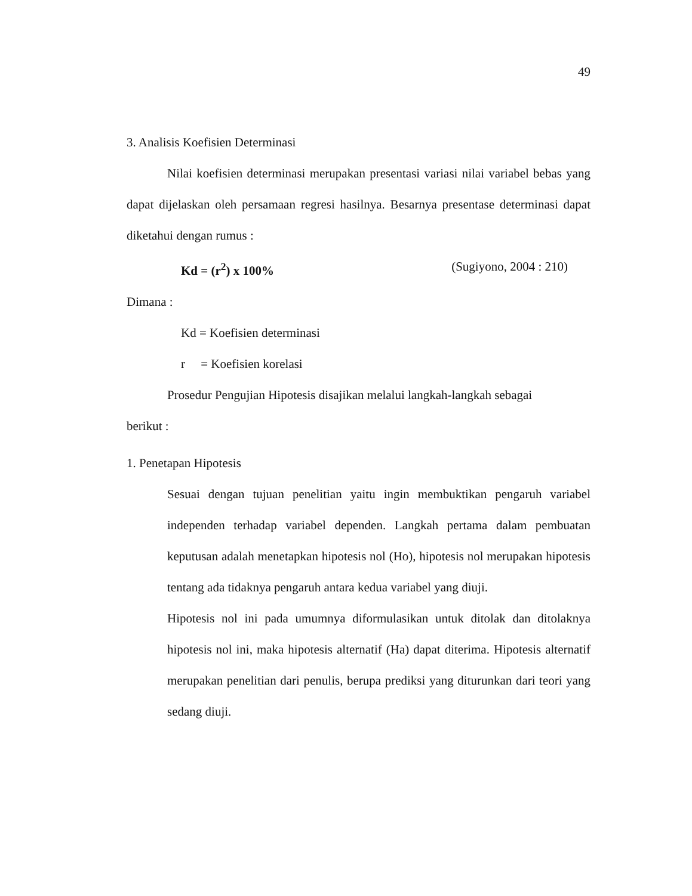49
3. Analisis Koefisien Determinasi
Nilai koefisien determinasi merupakan presentasi variasi nilai variabel bebas yang dapat dijelaskan oleh persamaan regresi hasilnya. Besarnya presentase determinasi dapat diketahui dengan rumus :
Kd = (r<sup>2</sup>) x 100% (Sugiyono, 2004 : 210)
Dimana :
Kd = Koefisien determinasi
r = Koefisien korelasi
Prosedur Pengujian Hipotesis disajikan melalui langkah-langkah sebagai
berikut :
1. Penetapan Hipotesis
Sesuai dengan tujuan penelitian yaitu ingin membuktikan pengaruh variabel independen terhadap variabel dependen. Langkah pertama dalam pembuatan keputusan adalah menetapkan hipotesis nol (Ho), hipotesis nol merupakan hipotesis tentang ada tidaknya pengaruh antara kedua variabel yang diuji.
Hipotesis nol ini pada umumnya diformulasikan untuk ditolak dan ditolaknya hipotesis nol ini, maka hipotesis alternatif (Ha) dapat diterima. Hipotesis alternatif merupakan penelitian dari penulis, berupa prediksi yang diturunkan dari teori yang sedang diuji.